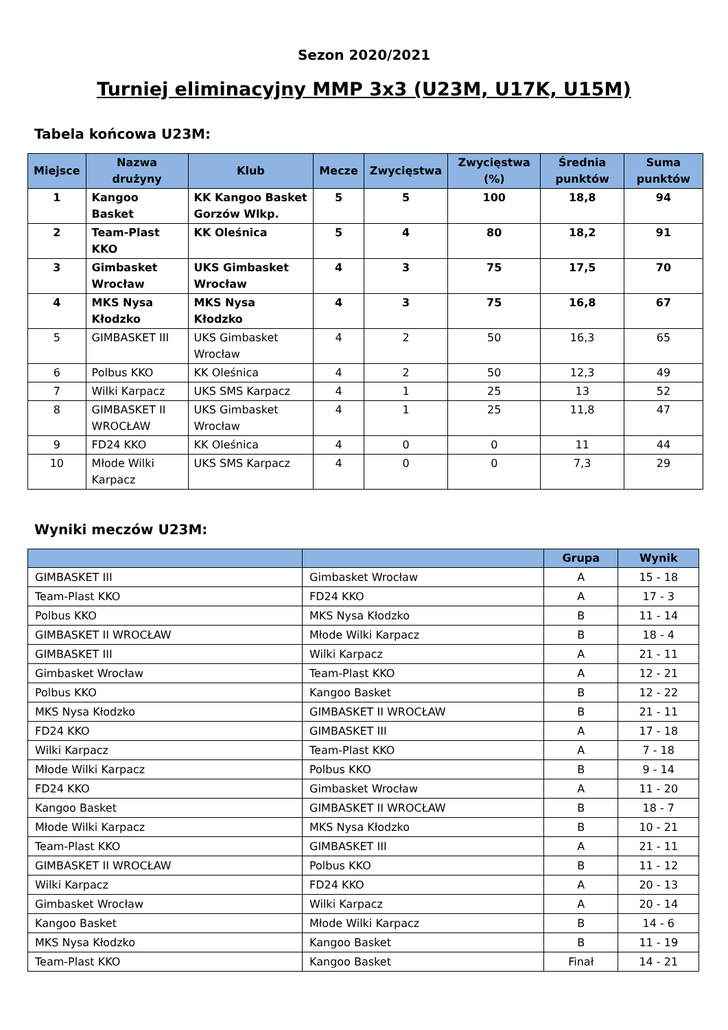Sezon 2020/2021
Turniej eliminacyjny MMP 3x3 (U23M, U17K, U15M)
Tabela końcowa U23M:
| Miejsce | Nazwa drużyny | Klub | Mecze | Zwycięstwa | Zwycięstwa (%) | Średnia punktów | Suma punktów |
| --- | --- | --- | --- | --- | --- | --- | --- |
| 1 | Kangoo Basket | KK Kangoo Basket Gorzów Wlkp. | 5 | 5 | 100 | 18,8 | 94 |
| 2 | Team-Plast KKO | KK Oleśnica | 5 | 4 | 80 | 18,2 | 91 |
| 3 | Gimbasket Wrocław | UKS Gimbasket Wrocław | 4 | 3 | 75 | 17,5 | 70 |
| 4 | MKS Nysa Kłodzko | MKS Nysa Kłodzko | 4 | 3 | 75 | 16,8 | 67 |
| 5 | GIMBASKET III | UKS Gimbasket Wrocław | 4 | 2 | 50 | 16,3 | 65 |
| 6 | Polbus KKO | KK Oleśnica | 4 | 2 | 50 | 12,3 | 49 |
| 7 | Wilki Karpacz | UKS SMS Karpacz | 4 | 1 | 25 | 13 | 52 |
| 8 | GIMBASKET II WROCŁAW | UKS Gimbasket Wrocław | 4 | 1 | 25 | 11,8 | 47 |
| 9 | FD24 KKO | KK Oleśnica | 4 | 0 | 0 | 11 | 44 |
| 10 | Młode Wilki Karpacz | UKS SMS Karpacz | 4 | 0 | 0 | 7,3 | 29 |
Wyniki meczów U23M:
| | | Grupa | Wynik |
| --- | --- | --- | --- |
| GIMBASKET III | Gimbasket Wrocław | A | 15 - 18 |
| Team-Plast KKO | FD24 KKO | A | 17 - 3 |
| Polbus KKO | MKS Nysa Kłodzko | B | 11 - 14 |
| GIMBASKET II WROCŁAW | Młode Wilki Karpacz | B | 18 - 4 |
| GIMBASKET III | Wilki Karpacz | A | 21 - 11 |
| Gimbasket Wrocław | Team-Plast KKO | A | 12 - 21 |
| Polbus KKO | Kangoo Basket | B | 12 - 22 |
| MKS Nysa Kłodzko | GIMBASKET II WROCŁAW | B | 21 - 11 |
| FD24 KKO | GIMBASKET III | A | 17 - 18 |
| Wilki Karpacz | Team-Plast KKO | A | 7 - 18 |
| Młode Wilki Karpacz | Polbus KKO | B | 9 - 14 |
| FD24 KKO | Gimbasket Wrocław | A | 11 - 20 |
| Kangoo Basket | GIMBASKET II WROCŁAW | B | 18 - 7 |
| Młode Wilki Karpacz | MKS Nysa Kłodzko | B | 10 - 21 |
| Team-Plast KKO | GIMBASKET III | A | 21 - 11 |
| GIMBASKET II WROCŁAW | Polbus KKO | B | 11 - 12 |
| Wilki Karpacz | FD24 KKO | A | 20 - 13 |
| Gimbasket Wrocław | Wilki Karpacz | A | 20 - 14 |
| Kangoo Basket | Młode Wilki Karpacz | B | 14 - 6 |
| MKS Nysa Kłodzko | Kangoo Basket | B | 11 - 19 |
| Team-Plast KKO | Kangoo Basket | Finał | 14 - 21 |